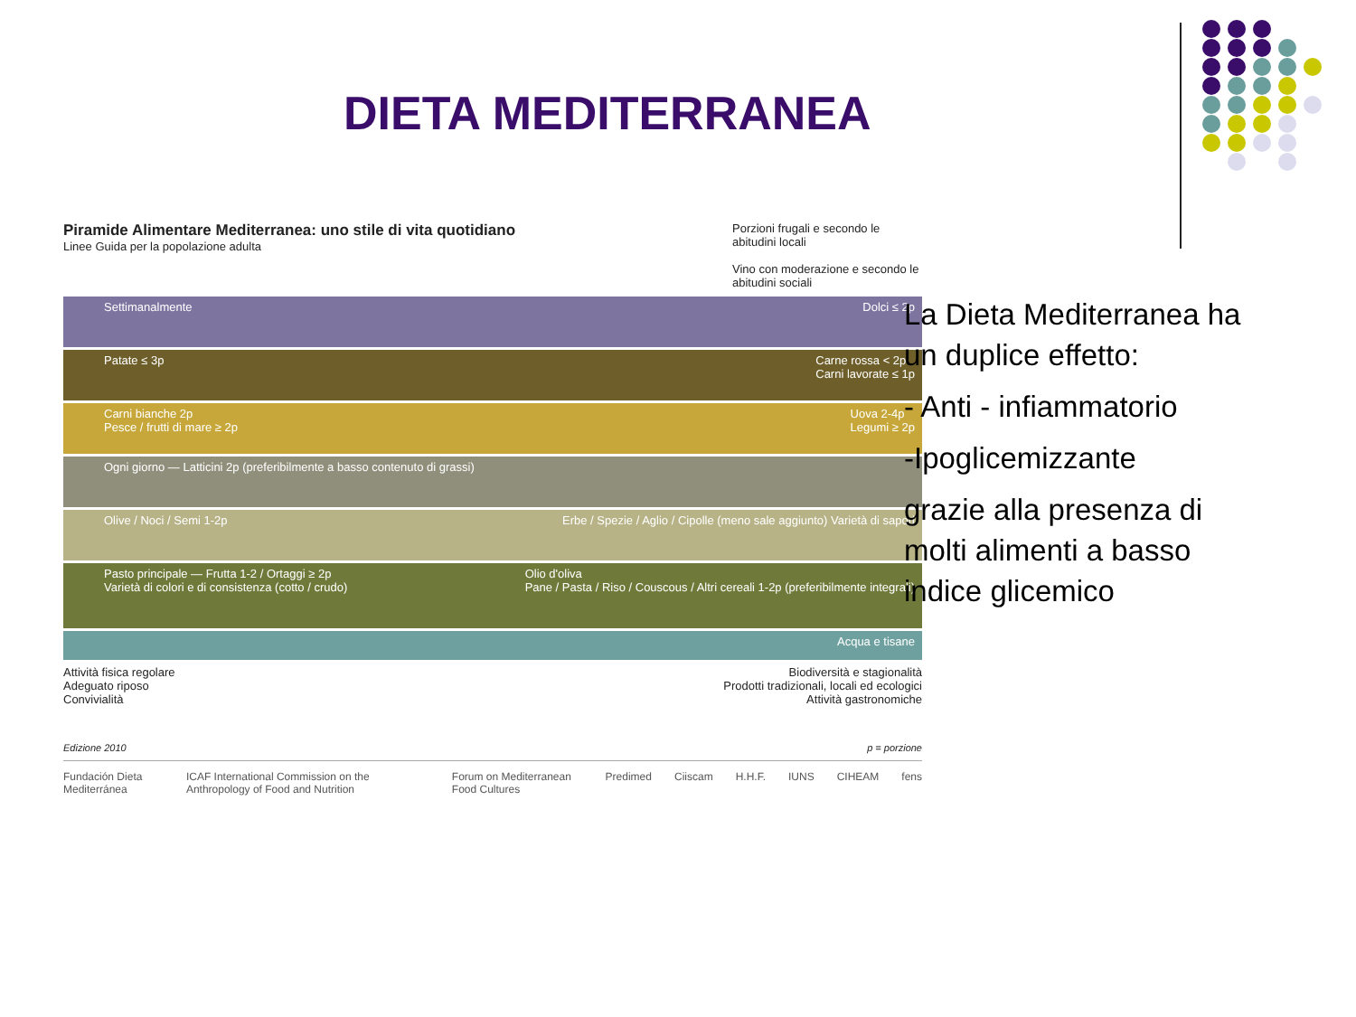DIETA MEDITERRANEA
Piramide Alimentare Mediterranea: uno stile di vita quotidiano
Linee Guida per la popolazione adulta
Porzioni frugali e secondo le abitudini locali
Vino con moderazione e secondo le abitudini sociali
Settimanalmente Dolci ≤ 2p
Patate ≤ 3p Carne rossa < 2p
Carni lavorate ≤ 1p
Carni bianche 2p
Pesce / frutti di mare ≥ 2p Uova 2-4p
Legumi ≥ 2p
Ogni giorno — Latticini 2p (preferibilmente a basso contenuto di grassi)
Olive / Noci / Semi 1-2p Erbe / Spezie / Aglio / Cipolle (meno sale aggiunto) Varietà di sapori
Pasto principale — Frutta 1-2 / Ortaggi ≥ 2p
Varietà di colori e di consistenza (cotto / crudo) Olio d'oliva
Pane / Pasta / Riso / Couscous / Altri cereali 1-2p (preferibilmente integrali)
Acqua e tisane
Attività fisica regolare
Adeguato riposo
Convivialità
Biodiversità e stagionalità
Prodotti tradizionali, locali ed ecologici
Attività gastronomiche
Edizione 2010 p = porzione
Fundación Dieta Mediterránea ICAF International Commission on the Anthropology of Food and Nutrition Forum on Mediterranean Food Cultures Predimed Ciiscam H.H.F. IUNS CIHEAM fens
La Dieta Mediterranea ha un duplice effetto:
- Anti - infiammatorio
-Ipoglicemizzante
grazie alla presenza di molti alimenti a basso indice glicemico